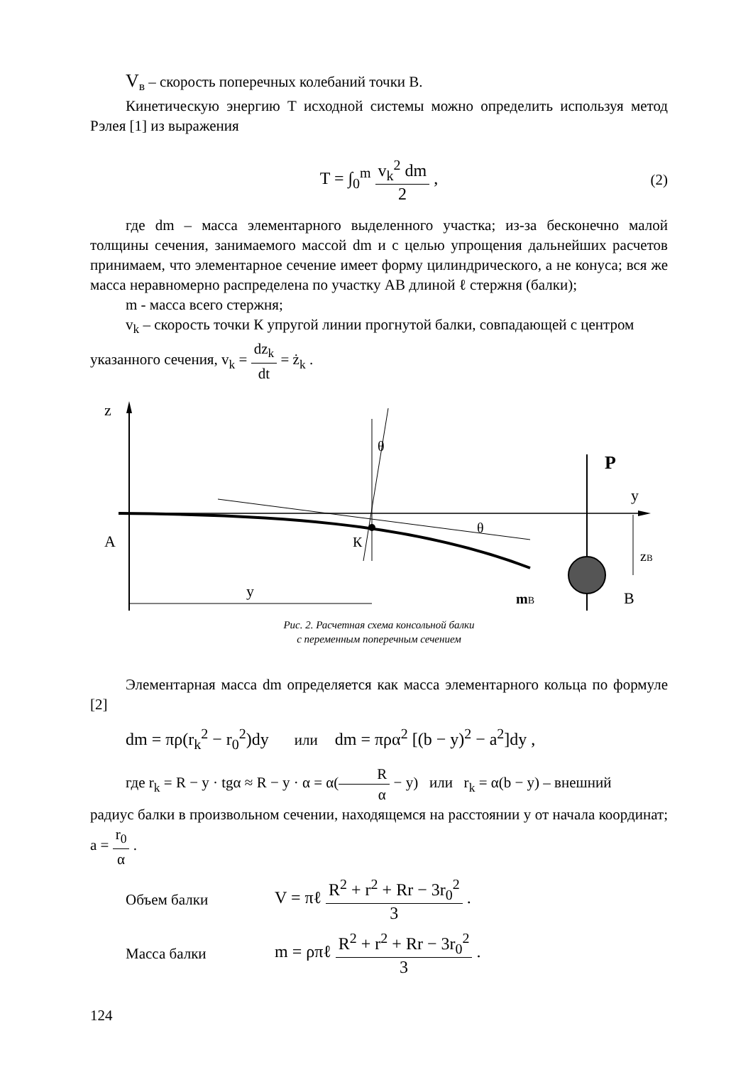V<sub>в</sub> – скорость поперечных колебаний точки В.
Кинетическую энергию Т исходной системы можно определить используя метод Рэлея [1] из выражения
T = ∫<sub>0</sub><sup>m</sup> v<sub>k</sub><sup>2</sup> dm 2 ,
(2)
где dm – масса элементарного выделенного участка; из-за бесконечно малой толщины сечения, занимаемого массой dm и с целью упрощения дальнейших расчетов принимаем, что элементарное сечение имеет форму цилиндрического, а не конуса; вся же масса неравномерно распределена по участку АВ длиной ℓ стержня (балки);
m - масса всего стержня;
v<sub>k</sub> – скорость точки К упругой линии прогнутой балки, совпадающей с центром
указанного сечения, v<sub>k</sub> = dz<sub>k</sub> dt = ż<sub>k</sub> .
z
y
θ
θ
К
A
P
zB
mB
B
y
Рис. 2. Расчетная схема консольной балки
с переменным поперечным сечением
Элементарная масса dm определяется как масса элементарного кольца по формуле [2]
dm = πρ(r<sub>k</sub><sup>2</sup> − r<sub>0</sub><sup>2</sup>)dy или dm = πρα<sup>2</sup> [(b − y)<sup>2</sup> − a<sup>2</sup>]dy ,
где r<sub>k</sub> = R − y · tgα ≈ R − y · α = α(R α − y) или r<sub>k</sub> = α(b − y) – внешний
радиус балки в произвольном сечении, находящемся на расстоянии y от начала координат; a = r<sub>0</sub> α .
Объем балки V = πℓ R<sup>2</sup> + r<sup>2</sup> + Rr − 3r<sub>0</sub><sup>2</sup> 3 .
Масса балки m = ρπℓ R<sup>2</sup> + r<sup>2</sup> + Rr − 3r<sub>0</sub><sup>2</sup> 3 .
124